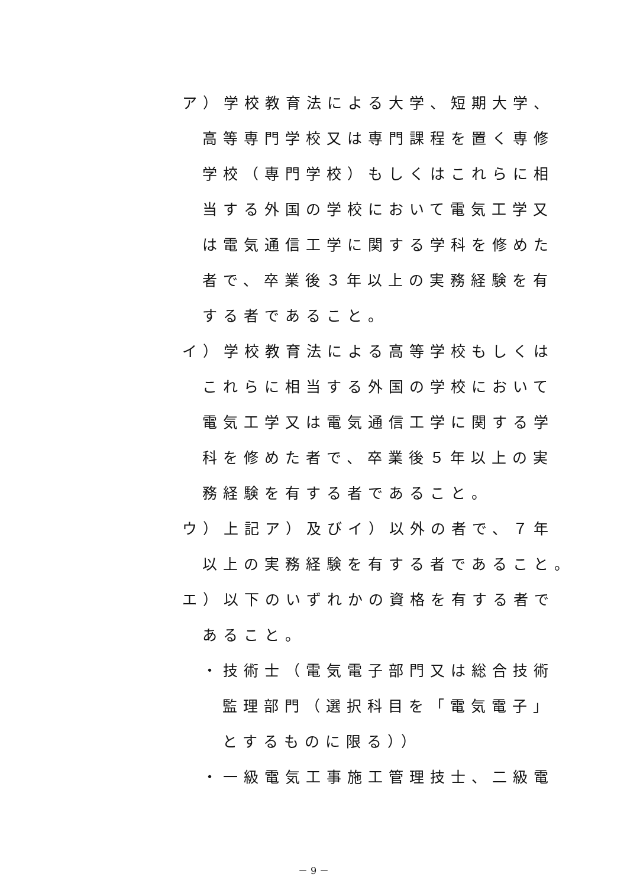ア）学校教育法による大学、短期大学、
高等専門学校又は専門課程を置く専修
学校（専門学校）もしくはこれらに相
当する外国の学校において電気工学又
は電気通信工学に関する学科を修めた
者で、卒業後３年以上の実務経験を有
する者であること。
イ）学校教育法による高等学校もしくは
これらに相当する外国の学校において
電気工学又は電気通信工学に関する学
科を修めた者で、卒業後５年以上の実
務経験を有する者であること。
ウ）上記ア）及びイ）以外の者で、７年
以上の実務経験を有する者であること。
エ）以下のいずれかの資格を有する者で
あること。
・技術士（電気電子部門又は総合技術
監理部門（選択科目を「電気電子」
とするものに限る））
・一級電気工事施工管理技士、二級電
－ 9 －